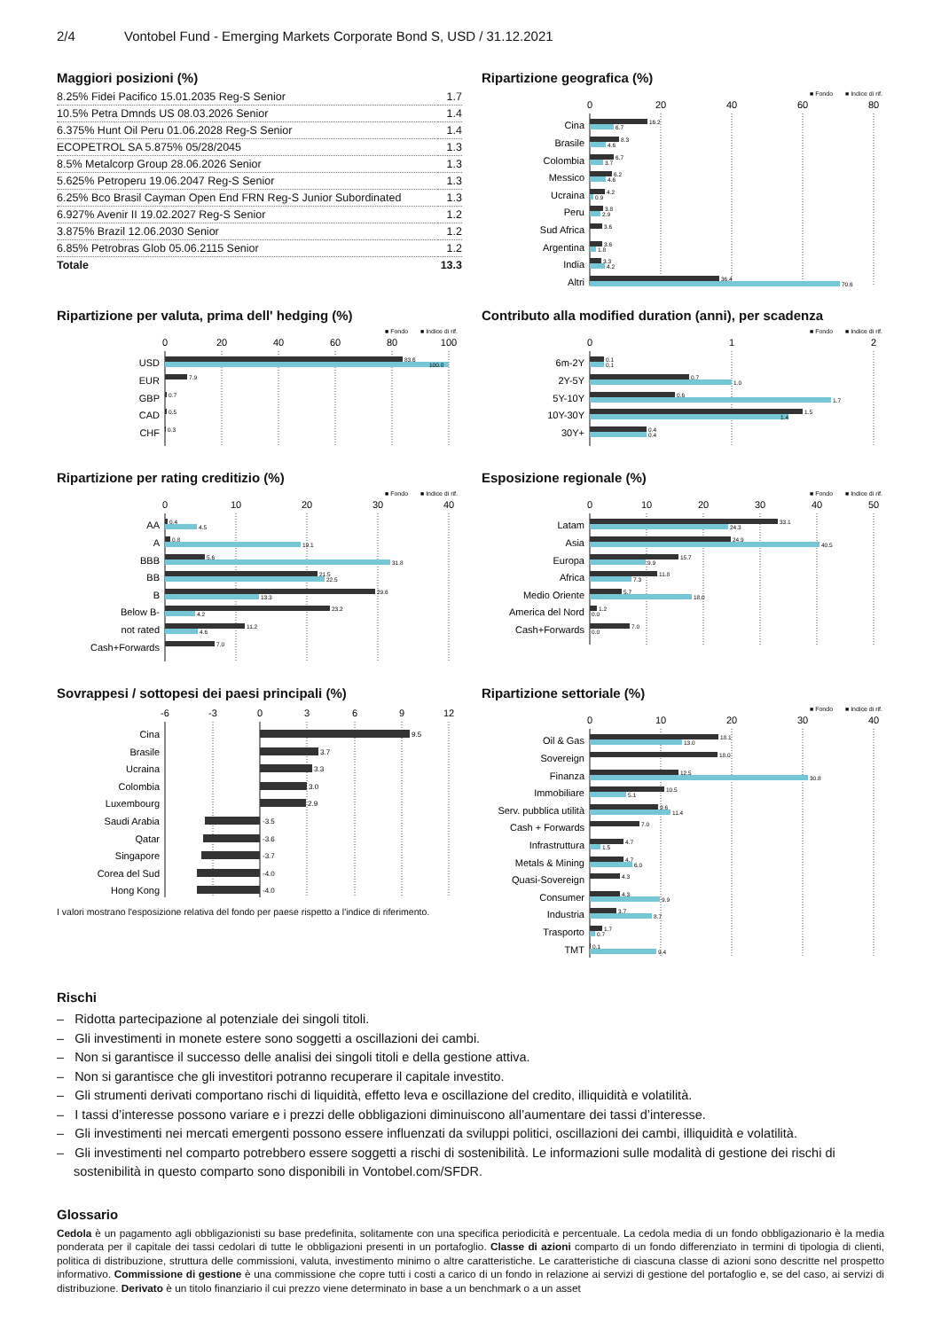2/4 Vontobel Fund - Emerging Markets Corporate Bond S, USD / 31.12.2021
Maggiori posizioni (%)
| 8.25% Fidei Pacifico 15.01.2035 Reg-S Senior | 1.7 |
| 10.5% Petra Dmnds US 08.03.2026 Senior | 1.4 |
| 6.375% Hunt Oil Peru 01.06.2028 Reg-S Senior | 1.4 |
| ECOPETROL SA 5.875% 05/28/2045 | 1.3 |
| 8.5% Metalcorp Group 28.06.2026 Senior | 1.3 |
| 5.625% Petroperu 19.06.2047 Reg-S Senior | 1.3 |
| 6.25% Bco Brasil Cayman Open End FRN Reg-S Junior Subordinated | 1.3 |
| 6.927% Avenir II 19.02.2027 Reg-S Senior | 1.2 |
| 3.875% Brazil 12.06.2030 Senior | 1.2 |
| 6.85% Petrobras Glob 05.06.2115 Senior | 1.2 |
| Totale | 13.3 |
Ripartizione geografica (%)
■ Fondo
■ Indice di rif.
0
20
40
60
80
Cina
Brasile
Colombia
Messico
Ucraina
Peru
Sud Africa
Argentina
India
Altri
16.2
6.7
8.3
4.6
6.7
3.7
6.2
4.6
4.2
0.9
3.8
2.9
3.6
3.6
1.8
3.3
4.2
36.4
70.6
Ripartizione per valuta, prima dell' hedging (%)
■ Fondo
■ Indice di rif.
0
20
40
60
80
100
USD
EUR
GBP
CAD
CHF
83.6
100.0
7.9
0.7
0.5
0.3
Contributo alla modified duration (anni), per scadenza
■ Fondo
■ Indice di rif.
0
1
2
6m-2Y
2Y-5Y
5Y-10Y
10Y-30Y
30Y+
0.1
0.1
0.7
1.0
0.6
1.7
1.5
1.4
0.4
0.4
Ripartizione per rating creditizio (%)
■ Fondo
■ Indice di rif.
0
10
20
30
40
AA
A
BBB
BB
B
Below B-
not rated
Cash+Forwards
0.4
4.5
0.8
19.1
5.6
31.8
21.5
22.5
29.6
13.3
23.2
4.2
11.2
4.6
7.0
Esposizione regionale (%)
■ Fondo
■ Indice di rif.
0
10
20
30
40
50
Latam
Asia
Europa
Africa
Medio Oriente
America del Nord
Cash+Forwards
33.1
24.3
24.9
40.5
15.7
9.9
11.8
7.3
5.7
18.0
1.2
0.0
7.0
0.0
Sovrappesi / sottopesi dei paesi principali (%)
-6
-3
0
3
6
9
12
Cina
Brasile
Ucraina
Colombia
Luxembourg
Saudi Arabia
Qatar
Singapore
Corea del Sud
Hong Kong
9.5
3.7
3.3
3.0
2.9
-3.5
-3.6
-3.7
-4.0
-4.0
I valori mostrano l'esposizione relativa del fondo per paese rispetto a l'indice di riferimento.
Ripartizione settoriale (%)
■ Fondo
■ Indice di rif.
0
10
20
30
40
Oil & Gas
Sovereign
Finanza
Immobiliare
Serv. pubblica utilità
Cash + Forwards
Infrastruttura
Metals & Mining
Quasi-Sovereign
Consumer
Industria
Trasporto
TMT
18.1
13.0
18.0
12.5
30.8
10.5
5.1
9.6
11.4
7.0
4.7
1.5
4.7
6.0
4.3
4.3
9.9
3.7
8.7
1.7
0.7
0.1
9.4
Rischi
– Ridotta partecipazione al potenziale dei singoli titoli.
– Gli investimenti in monete estere sono soggetti a oscillazioni dei cambi.
– Non si garantisce il successo delle analisi dei singoli titoli e della gestione attiva.
– Non si garantisce che gli investitori potranno recuperare il capitale investito.
– Gli strumenti derivati comportano rischi di liquidità, effetto leva e oscillazione del credito, illiquidità e volatilità.
– I tassi d’interesse possono variare e i prezzi delle obbligazioni diminuiscono all’aumentare dei tassi d’interesse.
– Gli investimenti nei mercati emergenti possono essere influenzati da sviluppi politici, oscillazioni dei cambi, illiquidità e volatilità.
– Gli investimenti nel comparto potrebbero essere soggetti a rischi di sostenibilità. Le informazioni sulle modalità di gestione dei rischi di sostenibilità in questo comparto sono disponibili in Vontobel.com/SFDR.
Glossario
Cedola è un pagamento agli obbligazionisti su base predefinita, solitamente con una specifica periodicità e percentuale. La cedola media di un fondo obbligazionario è la media ponderata per il capitale dei tassi cedolari di tutte le obbligazioni presenti in un portafoglio. Classe di azioni comparto di un fondo differenziato in termini di tipologia di clienti, politica di distribuzione, struttura delle commissioni, valuta, investimento minimo o altre caratteristiche. Le caratteristiche di ciascuna classe di azioni sono descritte nel prospetto informativo. Commissione di gestione è una commissione che copre tutti i costi a carico di un fondo in relazione ai servizi di gestione del portafoglio e, se del caso, ai servizi di distribuzione. Derivato è un titolo finanziario il cui prezzo viene determinato in base a un benchmark o a un asset